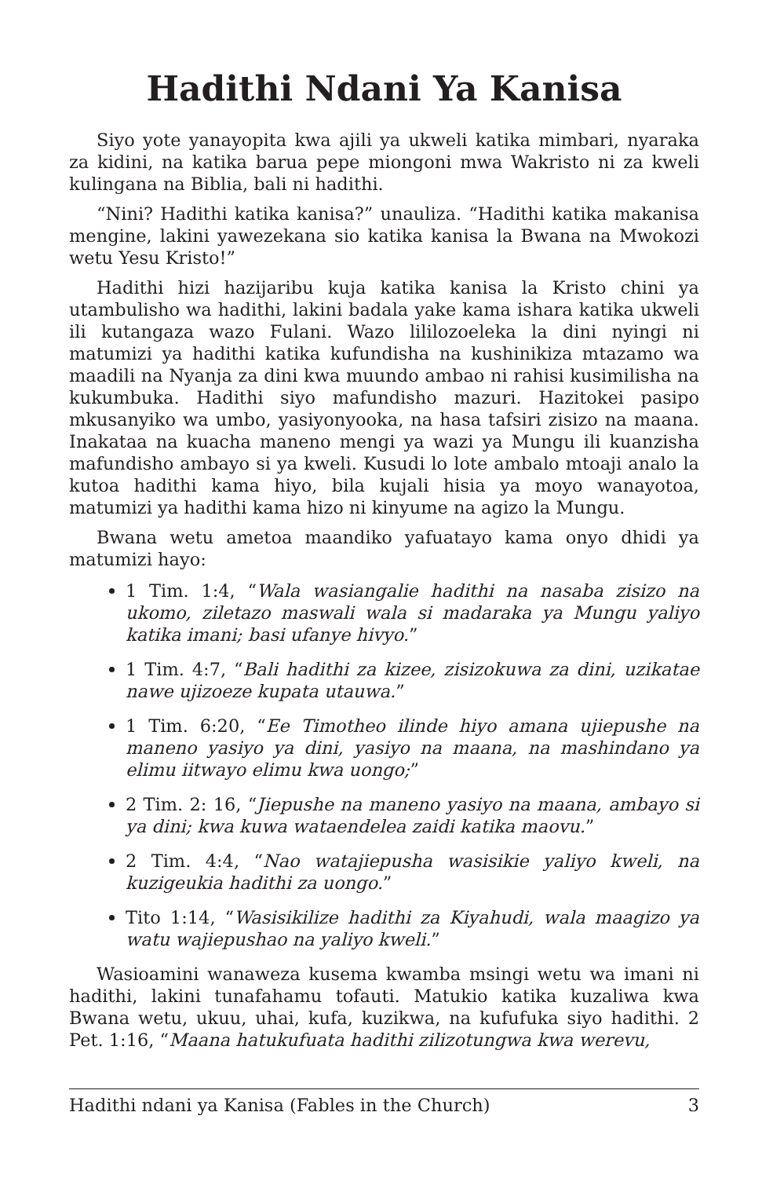Hadithi Ndani Ya Kanisa
Siyo yote yanayopita kwa ajili ya ukweli katika mimbari, nyaraka za kidini, na katika barua pepe miongoni mwa Wakristo ni za kweli kulingana na Biblia, bali ni hadithi.
“Nini? Hadithi katika kanisa?” unauliza. “Hadithi katika makanisa mengine, lakini yawezekana sio katika kanisa la Bwana na Mwokozi wetu Yesu Kristo!”
Hadithi hizi hazijaribu kuja katika kanisa la Kristo chini ya utambulisho wa hadithi, lakini badala yake kama ishara katika ukweli ili kutangaza wazo Fulani. Wazo lililozoeleka la dini nyingi ni matumizi ya hadithi katika kufundisha na kushinikiza mtazamo wa maadili na Nyanja za dini kwa muundo ambao ni rahisi kusimilisha na kukumbuka. Hadithi siyo mafundisho mazuri. Hazitokei pasipo mkusanyiko wa umbo, yasiyonyooka, na hasa tafsiri zisizo na maana. Inakataa na kuacha maneno mengi ya wazi ya Mungu ili kuanzisha mafundisho ambayo si ya kweli. Kusudi lo lote ambalo mtoaji analo la kutoa hadithi kama hiyo, bila kujali hisia ya moyo wanayotoa, matumizi ya hadithi kama hizo ni kinyume na agizo la Mungu.
Bwana wetu ametoa maandiko yafuatayo kama onyo dhidi ya matumizi hayo:
1 Tim. 1:4, “Wala wasiangalie hadithi na nasaba zisizo na ukomo, ziletazo maswali wala si madaraka ya Mungu yaliyo katika imani; basi ufanye hivyo.”
1 Tim. 4:7, “Bali hadithi za kizee, zisizokuwa za dini, uzikatae nawe ujizoeze kupata utauwa.”
1 Tim. 6:20, “Ee Timotheo ilinde hiyo amana ujiepushe na maneno yasiyo ya dini, yasiyo na maana, na mashindano ya elimu iitwayo elimu kwa uongo;”
2 Tim. 2: 16, “Jiepushe na maneno yasiyo na maana, ambayo si ya dini; kwa kuwa wataendelea zaidi katika maovu.”
2 Tim. 4:4, “Nao watajiepusha wasisikie yaliyo kweli, na kuzigeukia hadithi za uongo.”
Tito 1:14, “Wasisikilize hadithi za Kiyahudi, wala maagizo ya watu wajiepushao na yaliyo kweli.”
Wasioamini wanaweza kusema kwamba msingi wetu wa imani ni hadithi, lakini tunafahamu tofauti. Matukio katika kuzaliwa kwa Bwana wetu, ukuu, uhai, kufa, kuzikwa, na kufufuka siyo hadithi. 2 Pet. 1:16, “Maana hatukufuata hadithi zilizotungwa kwa werevu,
Hadithi ndani ya Kanisa (Fables in the Church) 3